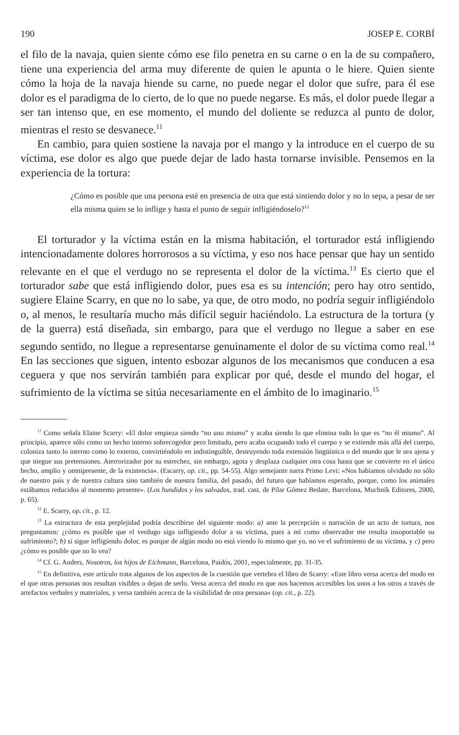190 JOSEP E. CORBÍ
el filo de la navaja, quien siente cómo ese filo penetra en su carne o en la de su compañero, tiene una experiencia del arma muy diferente de quien le apunta o le hiere. Quien siente cómo la hoja de la navaja hiende su carne, no puede negar el dolor que sufre, para él ese dolor es el paradigma de lo cierto, de lo que no puede negarse. Es más, el dolor puede llegar a ser tan intenso que, en ese momento, el mundo del doliente se reduzca al punto de dolor, mientras el resto se desvanece.<sup>11</sup>
En cambio, para quien sostiene la navaja por el mango y la introduce en el cuerpo de su víctima, ese dolor es algo que puede dejar de lado hasta tornarse invisible. Pensemos en la experiencia de la tortura:
¿Cómo es posible que una persona esté en presencia de otra que está sintiendo dolor y no lo sepa, a pesar de ser ella misma quien se lo inflige y hasta el punto de seguir infligiéndoselo?<sup>12</sup>
El torturador y la víctima están en la misma habitación, el torturador está infligiendo intencionadamente dolores horrorosos a su víctima, y eso nos hace pensar que hay un sentido relevante en el que el verdugo no se representa el dolor de la víctima.<sup>13</sup> Es cierto que el torturador sabe que está infligiendo dolor, pues esa es su intención; pero hay otro sentido, sugiere Elaine Scarry, en que no lo sabe, ya que, de otro modo, no podría seguir infligiéndolo o, al menos, le resultaría mucho más difícil seguir haciéndolo. La estructura de la tortura (y de la guerra) está diseñada, sin embargo, para que el verdugo no llegue a saber en ese segundo sentido, no llegue a representarse genuinamente el dolor de su víctima como real.<sup>14</sup> En las secciones que siguen, intento esbozar algunos de los mecanismos que conducen a esa ceguera y que nos servirán también para explicar por qué, desde el mundo del hogar, el sufrimiento de la víctima se sitúa necesariamente en el ámbito de lo imaginario.<sup>15</sup>
<sup>11</sup> Como señala Elaine Scarry: «El dolor empieza siendo “no uno mismo” y acaba siendo lo que elimina todo lo que es “no él mismo”. Al principio, aparece sólo como un hecho interno sobrecogedor pero limitado, pero acaba ocupando todo el cuerpo y se extiende más allá del cuerpo, coloniza tanto lo interno como lo externo, convirtiéndolo en indistinguible, destruyendo toda extensión lingüística o del mundo que le sea ajena y que niegue sus pretensiones. Aterrorizador por su estrechez, sin embargo, agota y desplaza cualquier otra cosa hasta que se convierte en el único hecho, amplio y omnipresente, de la existencia». (Escarry, op. cit., pp. 54-55). Algo semejante narra Primo Levi: «Nos habíamos olvidado no sólo de nuestro país y de nuestra cultura sino también de nuestra familia, del pasado, del futuro que habíamos esperado, porque, como los animales estábamos reducidos al momento presente». (Los hundidos y los salvados, trad. cast. de Pilar Gómez Bedate, Barcelona, Muchnik Editores, 2000, p. 65).
<sup>12</sup> E. Scarry, op. cit., p. 12.
<sup>13</sup> La estructura de esta perplejidad podría describirse del siguiente modo: a) ante la percepción o narración de un acto de tortura, nos preguntamos: ¿cómo es posible que el verdugo siga infligiendo dolor a su víctima, pues a mí como observador me resulta insoportable su sufrimiento?; b) si sigue infligiendo dolor, es porque de algún modo no está viendo lo mismo que yo, no ve el sufrimiento de su víctima, y c) pero ¿cómo es posible que no lo vea?
<sup>14</sup> Cf. G. Anders, Nosotros, los hijos de Eichmann, Barcelona, Paidós, 2001, especialmente, pp. 31-35.
<sup>15</sup> En definitiva, este artículo trata algunos de los aspectos de la cuestión que vertebra el libro de Scarry: «Este libro versa acerca del modo en el que otras personas nos resultan visibles o dejan de serlo. Versa acerca del modo en que nos hacemos accesibles los unos a los otros a través de artefactos verbales y materiales, y versa también acerca de la visibilidad de otra persona» (op. cit., p. 22).